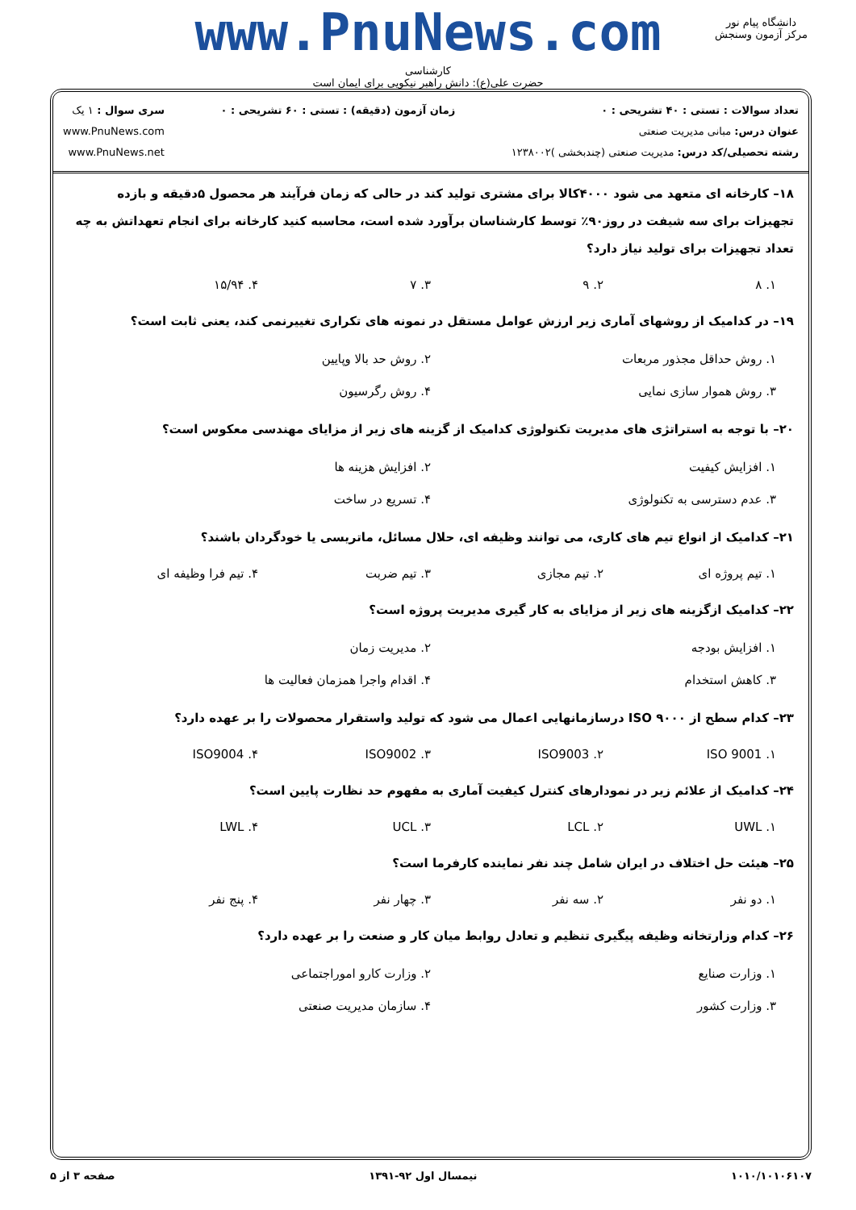www.PnuNews.com
کارشناسی
حضرت علی(ع): دانش راهبر نیکویی برای ایمان است
دانشگاه پیام نور
مرکز آزمون وسنجش
تعداد سوالات : تستی : ۴۰ تشریحی : ۰
عنوان درس: مبانی مدیریت صنعتی
رشته تحصیلی/کد درس: مدیریت صنعتی (چندبخشی )۱۲۳۸۰۰۲
زمان آزمون (دقیقه) : تستی : ۶۰ تشریحی : ۰
سری سوال : ۱ یک
www.PnuNews.com
www.PnuNews.net
۱۸– کارخانه ای متعهد می شود ۴۰۰۰کالا برای مشتری تولید کند در حالی که زمان فرآیند هر محصول ۵دقیقه و بازده تجهیزات برای سه شیفت در روز۹۰٪ توسط کارشناسان برآورد شده است، محاسبه کنید کارخانه برای انجام تعهداتش به چه تعداد تجهیزات برای تولید نیاز دارد؟
۱. ۸ ۲. ۹ ۳. ۷ ۴. ۱۵/۹۴
۱۹– در کدامیک از روشهای آماری زیر ارزش عوامل مستقل در نمونه های تکراری تغییرنمی کند، یعنی ثابت است؟
۱. روش حداقل مجذور مربعات ۲. روش حد بالا وپایین ۳. روش هموار سازی نمایی ۴. روش رگرسیون
۲۰– با توجه به استراتژی های مدیریت تکنولوژی کدامیک از گزینه های زیر از مزایای مهندسی معکوس است؟
۱. افزایش کیفیت ۲. افزایش هزینه ها ۳. عدم دسترسی به تکنولوژی ۴. تسریع در ساخت
۲۱– کدامیک از انواع تیم های کاری، می توانند وظیفه ای، حلال مسائل، ماتریسی یا خودگردان باشند؟
۱. تیم پروژه ای ۲. تیم مجازی ۳. تیم ضربت ۴. تیم فرا وظیفه ای
۲۲– کدامیک ازگزینه های زیر از مزایای به کار گیری مدیریت پروژه است؟
۱. افزایش بودجه ۲. مدیریت زمان ۳. کاهش استخدام ۴. اقدام واجرا همزمان فعالیت ها
۲۳– کدام سطح از ISO ۹۰۰۰ درسازمانهایی اعمال می شود که تولید واستقرار محصولات را بر عهده دارد؟
۱. ISO 9001 ۲. ISO9003 ۳. ISO9002 ۴. ISO9004
۲۴– کدامیک از علائم زیر در نمودارهای کنترل کیفیت آماری به مفهوم حد نظارت پایین است؟
۱. UWL ۲. LCL ۳. UCL ۴. LWL
۲۵– هیئت حل اختلاف در ایران شامل چند نفر نماینده کارفرما است؟
۱. دو نفر ۲. سه نفر ۳. چهار نفر ۴. پنج نفر
۲۶– کدام وزارتخانه وظیفه پیگیری تنظیم و تعادل روابط میان کار و صنعت را بر عهده دارد؟
۱. وزارت صنایع ۲. وزارت کارو اموراجتماعی ۳. وزارت کشور ۴. سازمان مدیریت صنعتی
۱۰۱۰/۱۰۱۰۶۱۰۷ نیمسال اول ۹۲-۱۳۹۱ صفحه ۳ از ۵